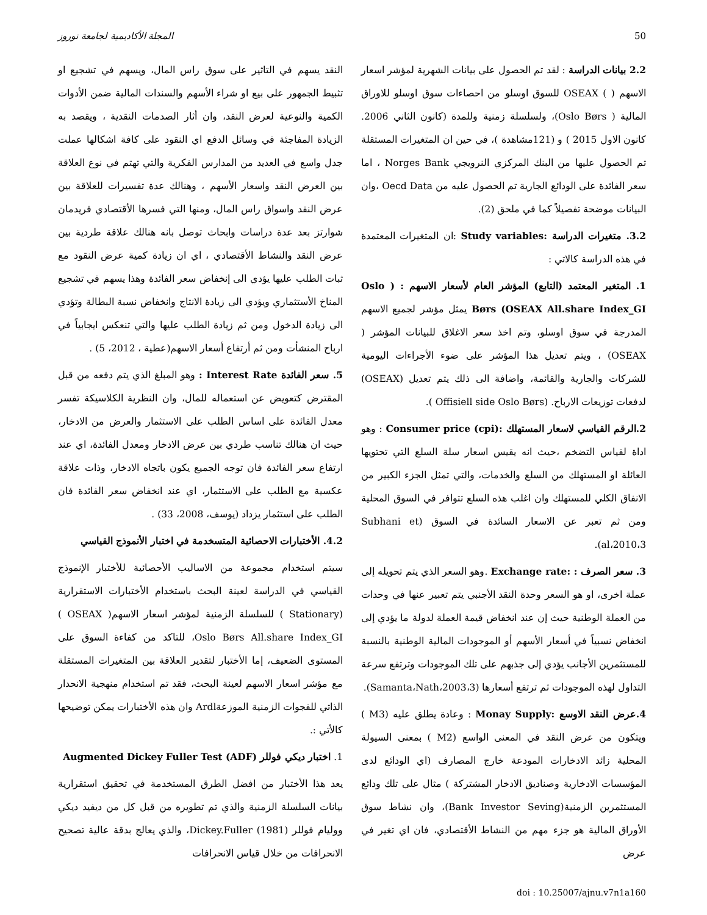50 المجلة الأكاديمية لجامعة نوروز
2.2 بيانات الدراسة : لقد تم الحصول على بيانات الشهرية لمؤشر اسعار الاسهم ( ) OSEAX للسوق اوسلو من احصاءات سوق اوسلو للاوراق المالية ( Oslo Børs)، ولسلسلة زمنية وللمدة (كانون الثاني 2006. كانون الاول 2015 ) و (121مشاهدة )، في حين ان المتغيرات المستقلة تم الحصول عليها من البنك المركزي النرويجي Norges Bank ، اما سعر الفائدة على الودائع الجارية تم الحصول عليه من Oecd Data ،وان البيانات موضحة تفصيلاً كما في ملحق (2).
3.2. متغيرات الدراسة :Study variables :ان المتغيرات المعتمدة في هذه الدراسة كالاتي :
1. المتغير المعتمد (التابع) المؤشر العام لأسعار الاسهم : ( Oslo Børs (OSEAX All.share Index_GI يمثل مؤشر لجميع الاسهم المدرجة في سوق اوسلو، وتم اخذ سعر الاغلاق للبيانات المؤشر ( OSEAX) ، ويتم تعديل هذا المؤشر على ضوء الأجراءات اليومية للشركات والجارية والقائمة، واضافة الى ذلك يتم تعديل (OSEAX) لدفعات توزيعات الارباح. (Offisiell side Oslo Børs ).
2.الرقم القياسي لاسعار المستهلك :Consumer price (cpi) : وهو اداة لقياس التضخم ،حيث انه يقيس اسعار سلة السلع التي تحتويها العائلة او المستهلك من السلع والخدمات، والتي تمثل الجزء الكبير من الانفاق الكلي للمستهلك وان اغلب هذه السلع تتوافر في السوق المحلية ومن ثم تعبر عن الاسعار السائدة في السوق (Subhani et al،2010،3).
3. سعر الصرف : :Exchange rate .وهو السعر الذي يتم تحويله إلى عملة اخرى، او هو السعر وحدة النقد الأجنبي يتم تعبير عنها في وحدات من العملة الوطنية حيث إن عند انخفاض قيمة العملة لدولة ما يؤدي إلى انخفاض نسبياً في أسعار الأسهم أو الموجودات المالية الوطنية بالنسبة للمستثمرين الأجانب يؤدي إلى جذبهم على تلك الموجودات وترتفع سرعة التداول لهذه الموجودات ثم ترتفع أسعارها (Samanta،Nath،2003،3).
4.عرض النقد الاوسع :Monay Supply : وعادة يطلق عليه (M3 ) ويتكون من عرض النقد في المعنى الواسع (M2 ) بمعنى السيولة المحلية زائد الادخارات المودعة خارج المصارف (اي الودائع لدى المؤسسات الادخارية وصناديق الادخار المشتركة ) مثال على تلك ودائع المستثمرين الزمنية(Bank Investor Seving)، وان نشاط سوق الأوراق المالية هو جزء مهم من النشاط الأقتصادي، فان اي تغير في عرض
النقد يسهم في التاثير على سوق راس المال، ويسهم في تشجيع او تثبيط الجمهور على بيع او شراء الأسهم والسندات المالية ضمن الأدوات الكمية والنوعية لعرض النقد، وان أثار الصدمات النقدية ، ويقصد به الزيادة المفاجئة في وسائل الدفع اي النقود على كافة اشكالها عملت جدل واسع في العديد من المدارس الفكرية والتي تهتم في نوع العلاقة بين العرض النقد واسعار الأسهم ، وهنالك عدة تفسيرات للعلاقة بين عرض النقد واسواق راس المال، ومنها التي فسرها الأقتصادي فريدمان شوارتز بعد عدة دراسات وابحاث توصل بانه هنالك علاقة طردية بين عرض النقد والنشاط الأقتصادي ، اي ان زيادة كمية عرض النقود مع ثبات الطلب عليها يؤدي الى إنخفاض سعر الفائدة وهذا يسهم في تشجيع المناخ الأستثماري ويؤدي الى زيادة الانتاج وانخفاض نسبة البطالة وتؤدي الى زيادة الدخول ومن ثم زيادة الطلب عليها والتي تنعكس ايجابياً في ارباح المنشأت ومن ثم أرتفاع أسعار الاسهم(عطية ، 2012، 5) .
5. سعر الفائدة Interest Rate : وهو المبلغ الذي يتم دفعه من قبل المقترض كتعويض عن استعماله للمال، وان النظرية الكلاسيكة تفسر معدل الفائدة على اساس الطلب على الاستثمار والعرض من الادخار، حيث ان هنالك تناسب طردي بين عرض الادخار ومعدل الفائدة، اي عند ارتفاع سعر الفائدة فان توجه الجميع يكون باتجاه الادخار، وذات علاقة عكسية مع الطلب على الاستثمار، اي عند انخفاض سعر الفائدة فان الطلب على استثمار يزداد (يوسف، 2008، 33) .
4.2. الأختبارات الاحصائية المتسخدمة في اختبار الأنموذج القياسي
سيتم استخدام مجموعة من الاساليب الأحصائية للأختبار الإنموذج القياسي في الدراسة لعينة البحث باستخدام الأختبارات الاستقرارية (Stationary ) للسلسلة الزمنية لمؤشر اسعار الاسهم( OSEAX ) Oslo Børs All.share Index_GI، للتاكد من كفاءة السوق على المستوى الضعيف، إما الأختبار لتقدير العلاقة بين المتغيرات المستقلة مع مؤشر اسعار الاسهم لعينة البحث، فقد تم استخدام منهجية الانحدار الذاتي للفجوات الزمنية الموزعةArdl وان هذه الأختبارات يمكن توضيحها كالأتي :.
1. اختبار ديكي فوللر Augmented Dickey Fuller Test (ADF)
يعد هذا الأختبار من افضل الطرق المستخدمة في تحقيق استقرارية بيانات السلسلة الزمنية والذي تم تطويره من قبل كل من ديفيد ديكي ووليام فوللر Dickey.Fuller (1981)، والذي يعالج بدقة عالية تصحيح الانحرافات من خلال قياس الانحرافات
doi : 10.25007/ajnu.v7n1a160